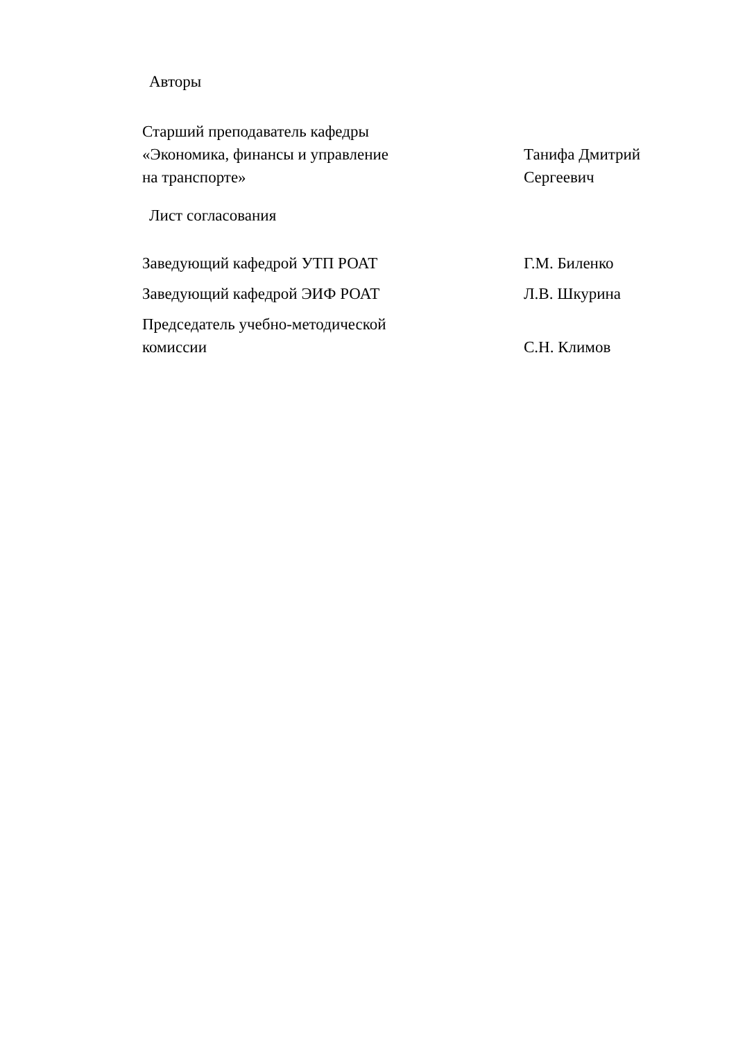Авторы
Старший преподаватель кафедры
«Экономика, финансы и управление
на транспорте»
Танифа Дмитрий
Сергеевич
Лист согласования
Заведующий кафедрой УТП РОАТ Г.М. Биленко
Заведующий кафедрой ЭИФ РОАТ Л.В. Шкурина
Председатель учебно-методической
комиссии
С.Н. Климов